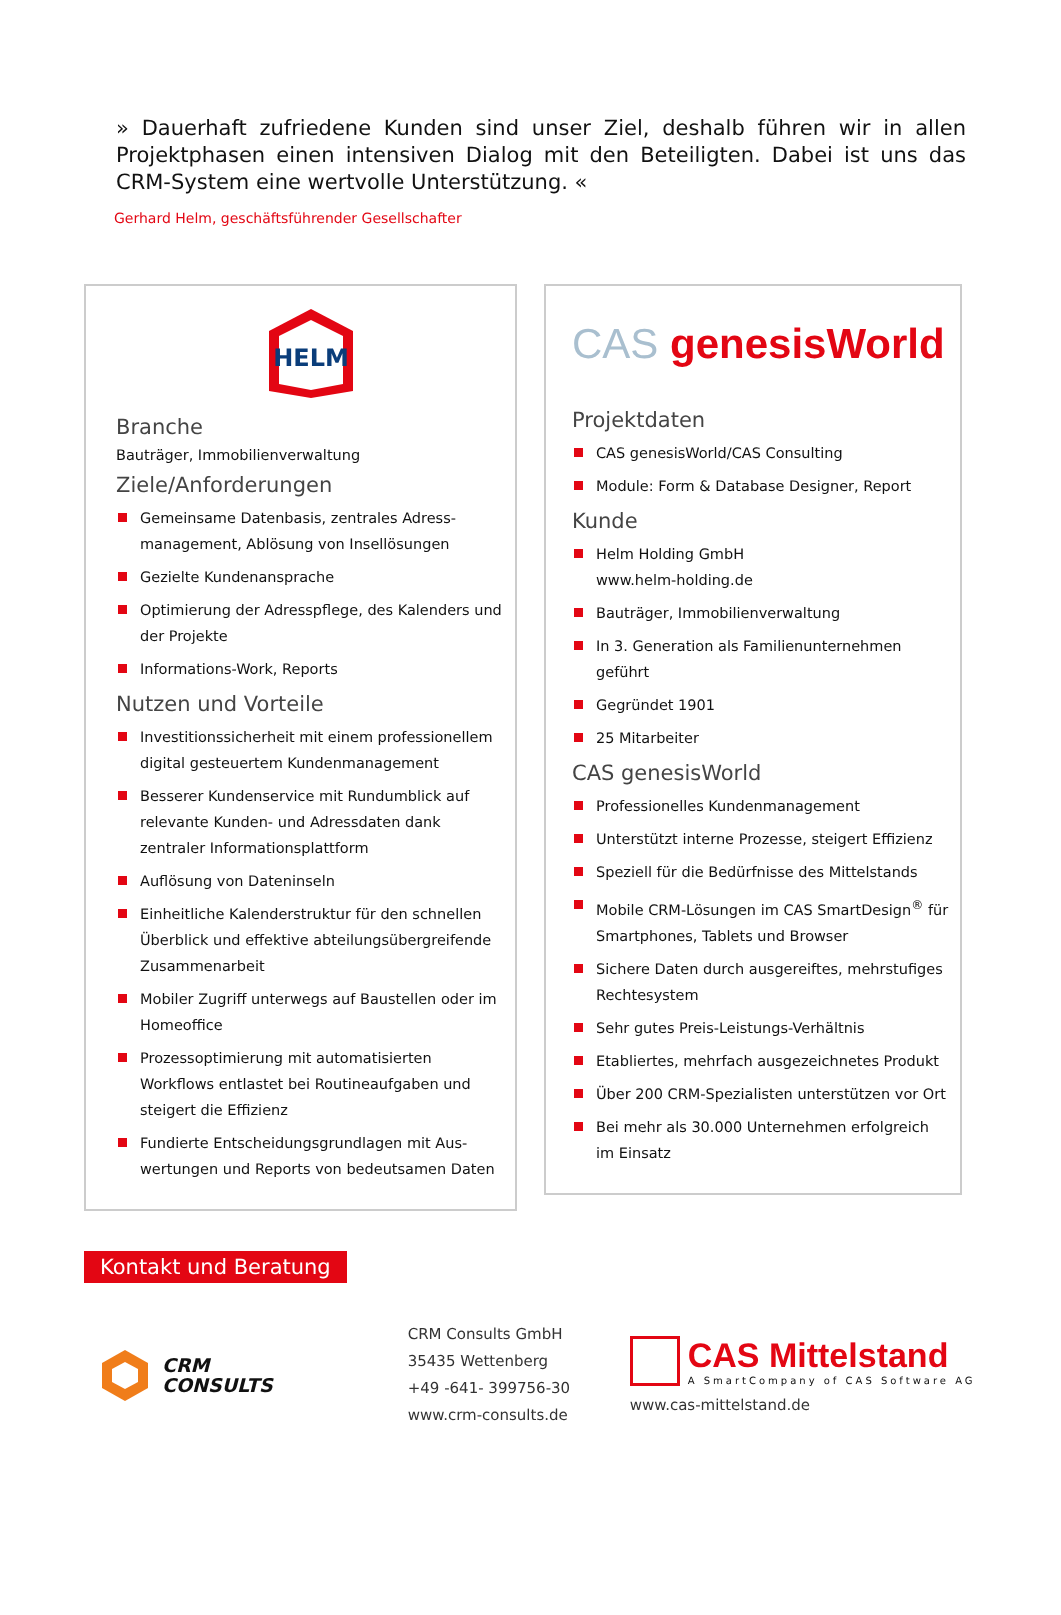» Dauerhaft zufriedene Kunden sind unser Ziel, deshalb führen wir in allen Projektphasen einen intensiven Dialog mit den Beteiligten. Dabei ist uns das CRM-System eine wertvolle Unterstützung. «
Gerhard Helm, geschäftsführender Gesellschafter
HELM
Branche
Bauträger, Immobilienverwaltung
Ziele/Anforderungen
Gemeinsame Datenbasis, zentrales Adress-management, Ablösung von Insellösungen
Gezielte Kundenansprache
Optimierung der Adresspflege, des Kalenders und der Projekte
Informations-Work, Reports
Nutzen und Vorteile
Investitionssicherheit mit einem professionellem digital gesteuertem Kundenmanagement
Besserer Kundenservice mit Rundumblick auf relevante Kunden- und Adressdaten dank zentraler Informationsplattform
Auflösung von Dateninseln
Einheitliche Kalenderstruktur für den schnellen Überblick und effektive abteilungsübergreifende Zusammenarbeit
Mobiler Zugriff unterwegs auf Baustellen oder im Homeoffice
Prozessoptimierung mit automatisierten Workflows entlastet bei Routineaufgaben und steigert die Effizienz
Fundierte Entscheidungsgrundlagen mit Aus-wertungen und Reports von bedeutsamen Daten
CAS genesisWorld
Projektdaten
CAS genesisWorld/CAS Consulting
Module: Form & Database Designer, Report
Kunde
Helm Holding GmbH
www.helm-holding.de
Bauträger, Immobilienverwaltung
In 3. Generation als Familienunternehmen geführt
Gegründet 1901
25 Mitarbeiter
CAS genesisWorld
Professionelles Kundenmanagement
Unterstützt interne Prozesse, steigert Effizienz
Speziell für die Bedürfnisse des Mittelstands
Mobile CRM-Lösungen im CAS SmartDesign<sup>®</sup> für Smartphones, Tablets und Browser
Sichere Daten durch ausgereiftes, mehrstufiges Rechtesystem
Sehr gutes Preis-Leistungs-Verhältnis
Etabliertes, mehrfach ausgezeichnetes Produkt
Über 200 CRM-Spezialisten unterstützen vor Ort
Bei mehr als 30.000 Unternehmen erfolgreich im Einsatz
Kontakt und Beratung
CRM
CONSULTS
CRM Consults GmbH
35435 Wettenberg
+49 -641- 399756-30
www.crm-consults.de
CAS Mittelstand
A SmartCompany of CAS Software AG
www.cas-mittelstand.de